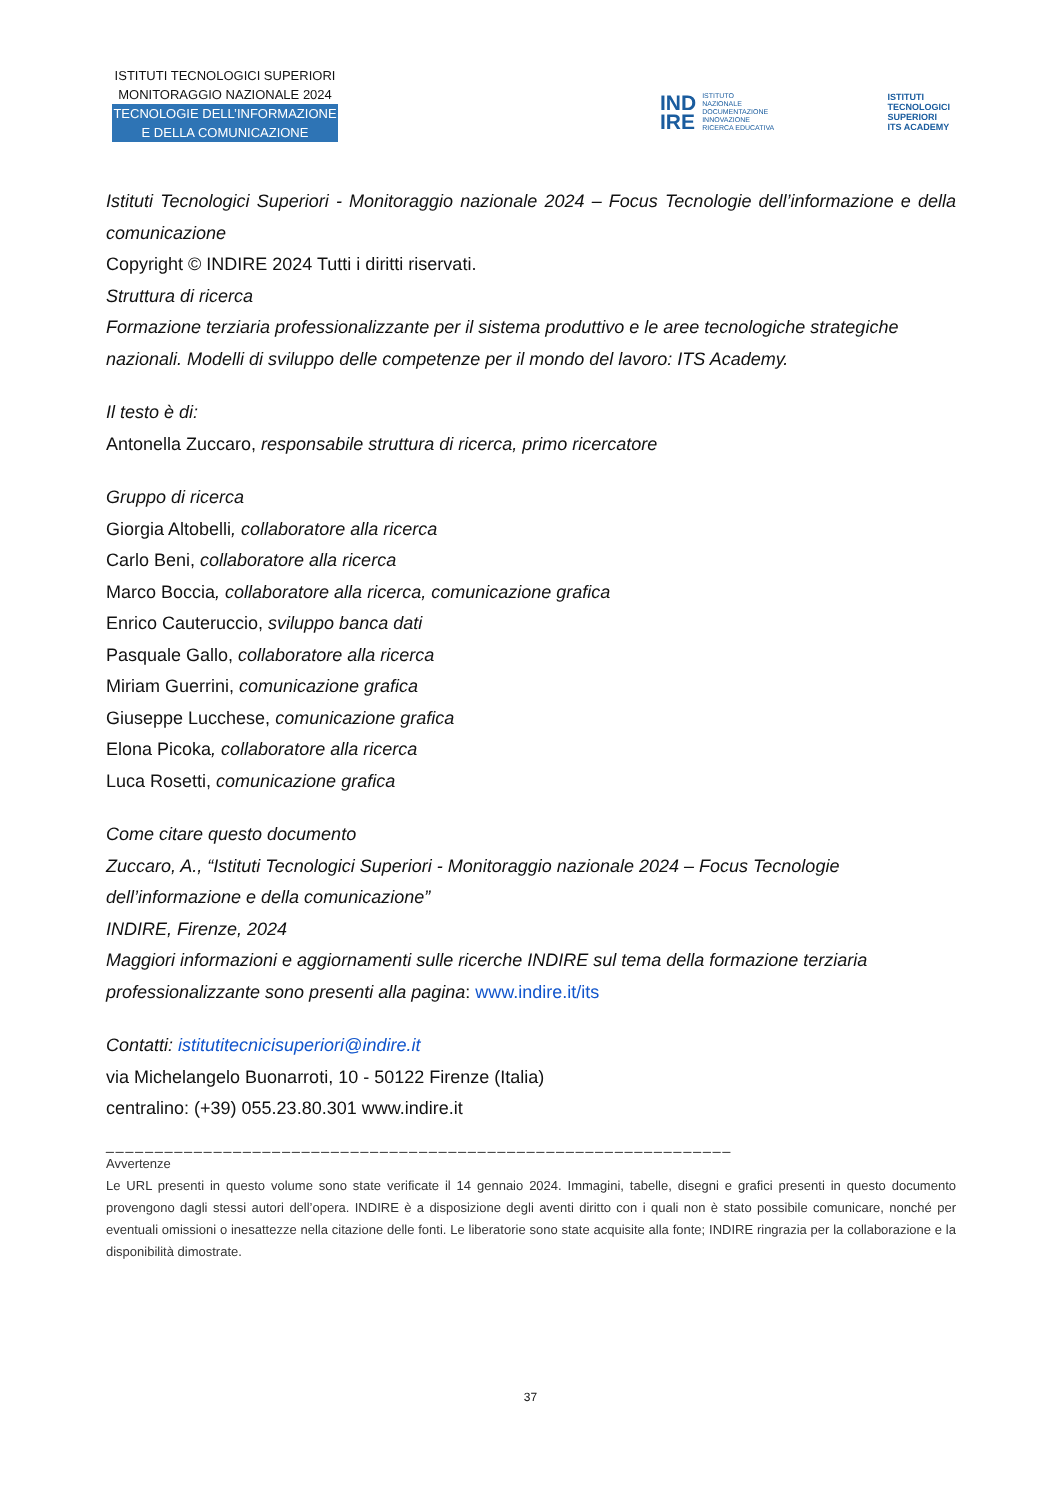ISTITUTI TECNOLOGICI SUPERIORI
MONITORAGGIO NAZIONALE 2024
TECNOLOGIE DELL’INFORMAZIONE
E DELLA COMUNICAZIONE
IND
IRE ISTITUTO
NAZIONALE
DOCUMENTAZIONE
INNOVAZIONE
RICERCA EDUCATIVA
ISTITUTI
TECNOLOGICI
SUPERIORI
ITS ACADEMY
Istituti Tecnologici Superiori - Monitoraggio nazionale 2024 – Focus Tecnologie dell’informazione e della comunicazione
Copyright © INDIRE 2024 Tutti i diritti riservati.
Struttura di ricerca
Formazione terziaria professionalizzante per il sistema produttivo e le aree tecnologiche strategiche nazionali. Modelli di sviluppo delle competenze per il mondo del lavoro: ITS Academy.
Il testo è di:
Antonella Zuccaro, responsabile struttura di ricerca, primo ricercatore
Gruppo di ricerca
Giorgia Altobelli, collaboratore alla ricerca
Carlo Beni, collaboratore alla ricerca
Marco Boccia, collaboratore alla ricerca, comunicazione grafica
Enrico Cauteruccio, sviluppo banca dati
Pasquale Gallo, collaboratore alla ricerca
Miriam Guerrini, comunicazione grafica
Giuseppe Lucchese, comunicazione grafica
Elona Picoka, collaboratore alla ricerca
Luca Rosetti, comunicazione grafica
Come citare questo documento
Zuccaro, A., “Istituti Tecnologici Superiori - Monitoraggio nazionale 2024 – Focus Tecnologie dell’informazione e della comunicazione”
INDIRE, Firenze, 2024
Maggiori informazioni e aggiornamenti sulle ricerche INDIRE sul tema della formazione terziaria professionalizzante sono presenti alla pagina: www.indire.it/its
Contatti: istitutitecnicisuperiori@indire.it
via Michelangelo Buonarroti, 10 - 50122 Firenze (Italia)
centralino: (+39) 055.23.80.301 www.indire.it
________________________________________________________________
Avvertenze
Le URL presenti in questo volume sono state verificate il 14 gennaio 2024. Immagini, tabelle, disegni e grafici presenti in questo documento provengono dagli stessi autori dell’opera. INDIRE è a disposizione degli aventi diritto con i quali non è stato possibile comunicare, nonché per eventuali omissioni o inesattezze nella citazione delle fonti. Le liberatorie sono state acquisite alla fonte; INDIRE ringrazia per la collaborazione e la disponibilità dimostrate.
37